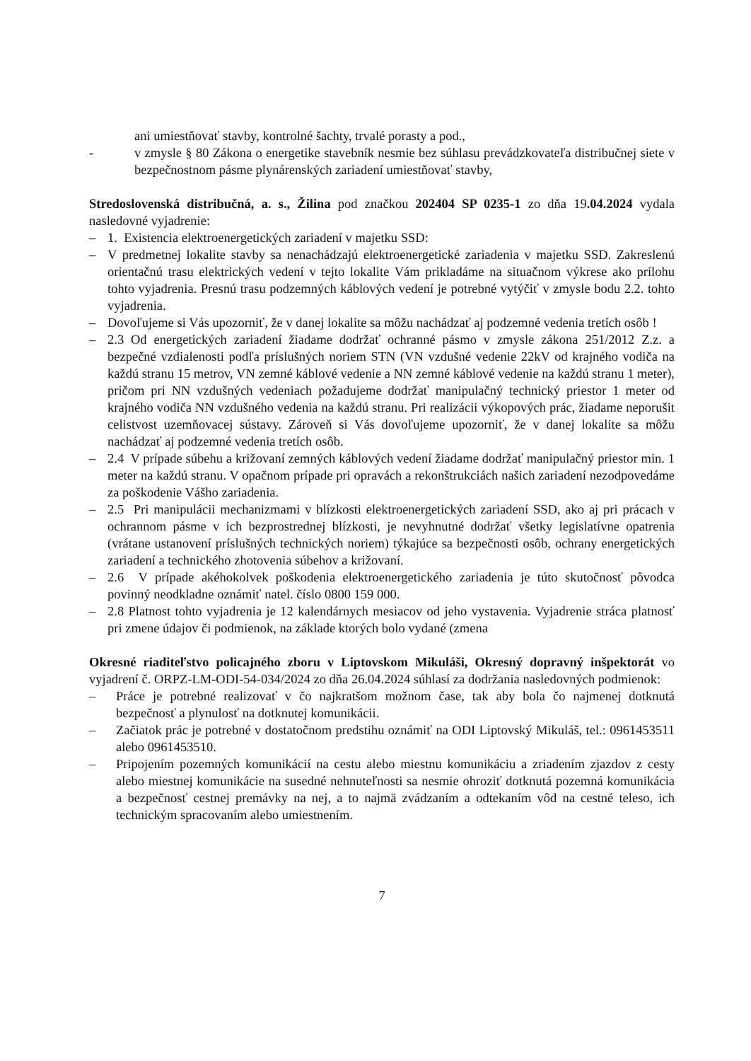ani umiestňovať stavby, kontrolné šachty, trvalé porasty a pod.,
- v zmysle § 80 Zákona o energetike stavebník nesmie bez súhlasu prevádzkovateľa distribučnej siete v bezpečnostnom pásme plynárenských zariadení umiestňovať stavby,
Stredoslovenská distribučná, a. s., Žilina pod značkou 202404 SP 0235-1 zo dňa 19.04.2024 vydala nasledovné vyjadrenie:
– 1. Existencia elektroenergetických zariadení v majetku SSD:
– V predmetnej lokalite stavby sa nenachádzajú elektroenergetické zariadenia v majetku SSD. Zakreslenú orientačnú trasu elektrických vedení v tejto lokalite Vám prikladáme na situačnom výkrese ako prílohu tohto vyjadrenia. Presnú trasu podzemných káblových vedení je potrebné vytýčiť v zmysle bodu 2.2. tohto vyjadrenia.
– Dovoľujeme si Vás upozorniť, že v danej lokalite sa môžu nachádzať aj podzemné vedenia tretích osôb !
– 2.3 Od energetických zariadení žiadame dodržať ochranné pásmo v zmysle zákona 251/2012 Z.z. a bezpečné vzdialenosti podľa príslušných noriem STN (VN vzdušné vedenie 22kV od krajného vodiča na každú stranu 15 metrov, VN zemné káblové vedenie a NN zemné káblové vedenie na každú stranu 1 meter), pričom pri NN vzdušných vedeniach požadujeme dodržať manipulačný technický priestor 1 meter od krajného vodiča NN vzdušného vedenia na každú stranu. Pri realizácii výkopových prác, žiadame neporušit celistvost uzemňovacej sústavy. Zároveň si Vás dovoľujeme upozorniť, že v danej lokalite sa môžu nachádzať aj podzemné vedenia tretích osôb.
– 2.4 V prípade súbehu a križovaní zemných káblových vedení žiadame dodržať manipulačný priestor min. 1 meter na každú stranu. V opačnom prípade pri opravách a rekonštrukciách našich zariadení nezodpovedáme za poškodenie Vášho zariadenia.
– 2.5 Pri manipulácii mechanizmami v blízkosti elektroenergetických zariadení SSD, ako aj pri prácach v ochrannom pásme v ich bezprostrednej blízkosti, je nevyhnutné dodržať všetky legislatívne opatrenia (vrátane ustanovení príslušných technických noriem) týkajúce sa bezpečnosti osôb, ochrany energetických zariadení a technického zhotovenia súbehov a križovaní.
– 2.6 V prípade akéhokolvek poškodenia elektroenergetického zariadenia je túto skutočnosť pôvodca povinný neodkladne oznámiť natel. číslo 0800 159 000.
– 2.8 Platnost tohto vyjadrenia je 12 kalendárnych mesiacov od jeho vystavenia. Vyjadrenie stráca platnosť pri zmene údajov či podmienok, na základe ktorých bolo vydané (zmena
Okresné riaditeľstvo policajného zboru v Liptovskom Mikuláši, Okresný dopravný inšpektorát vo vyjadrení č. ORPZ-LM-ODI-54-034/2024 zo dňa 26.04.2024 súhlasí za dodržania nasledovných podmienok:
– Práce je potrebné realizovať v čo najkratšom možnom čase, tak aby bola čo najmenej dotknutá bezpečnosť a plynulosť na dotknutej komunikácii.
– Začiatok prác je potrebné v dostatočnom predstihu oznámiť na ODI Liptovský Mikuláš, tel.: 0961453511 alebo 0961453510.
– Pripojením pozemných komunikácií na cestu alebo miestnu komunikáciu a zriadením zjazdov z cesty alebo miestnej komunikácie na susedné nehnuteľnosti sa nesmie ohroziť dotknutá pozemná komunikácia a bezpečnosť cestnej premávky na nej, a to najmä zvádzaním a odtekaním vôd na cestné teleso, ich technickým spracovaním alebo umiestnením.
7